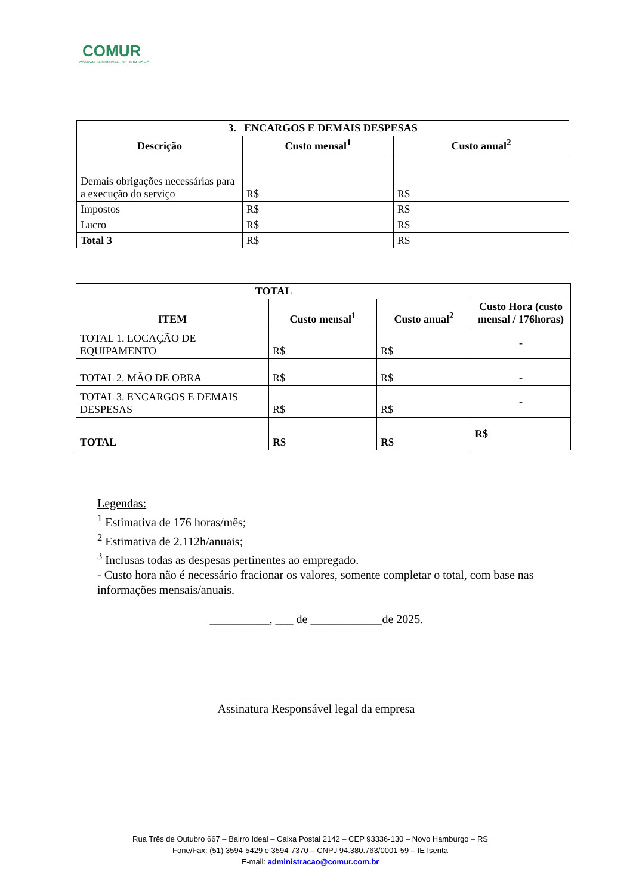COMUR
COMPANHIA MUNICIPAL DE URBANISMO
| 3. ENCARGOS E DEMAIS DESPESAS | | |
| --- | --- | --- |
| Descrição | Custo mensal<sup>1</sup> | Custo anual<sup>2</sup> |
| Demais obrigações necessárias para a execução do serviço | R$ | R$ |
| Impostos | R$ | R$ |
| Lucro | R$ | R$ |
| Total 3 | R$ | R$ |
| TOTAL | | | |
| --- | --- | --- | --- |
| ITEM | Custo mensal<sup>1</sup> | Custo anual<sup>2</sup> | Custo Hora (custo mensal / 176horas) |
| TOTAL 1. LOCAÇÃO DE EQUIPAMENTO | R$ | R$ | - |
| TOTAL 2. MÃO DE OBRA | R$ | R$ | - |
| TOTAL 3. ENCARGOS E DEMAIS DESPESAS | R$ | R$ | - |
| TOTAL | R$ | R$ | R$ |
Legendas:
<sup>1</sup> Estimativa de 176 horas/mês;
<sup>2</sup> Estimativa de 2.112h/anuais;
<sup>3</sup> Inclusas todas as despesas pertinentes ao empregado.
- Custo hora não é necessário fracionar os valores, somente completar o total, com base nas informações mensais/anuais.
__________, ___ de ____________de 2025.
Assinatura Responsável legal da empresa
Rua Três de Outubro 667 – Bairro Ideal – Caixa Postal 2142 – CEP 93336-130 – Novo Hamburgo – RS
Fone/Fax: (51) 3594-5429 e 3594-7370 – CNPJ 94.380.763/0001-59 – IE Isenta
E-mail: administracao@comur.com.br